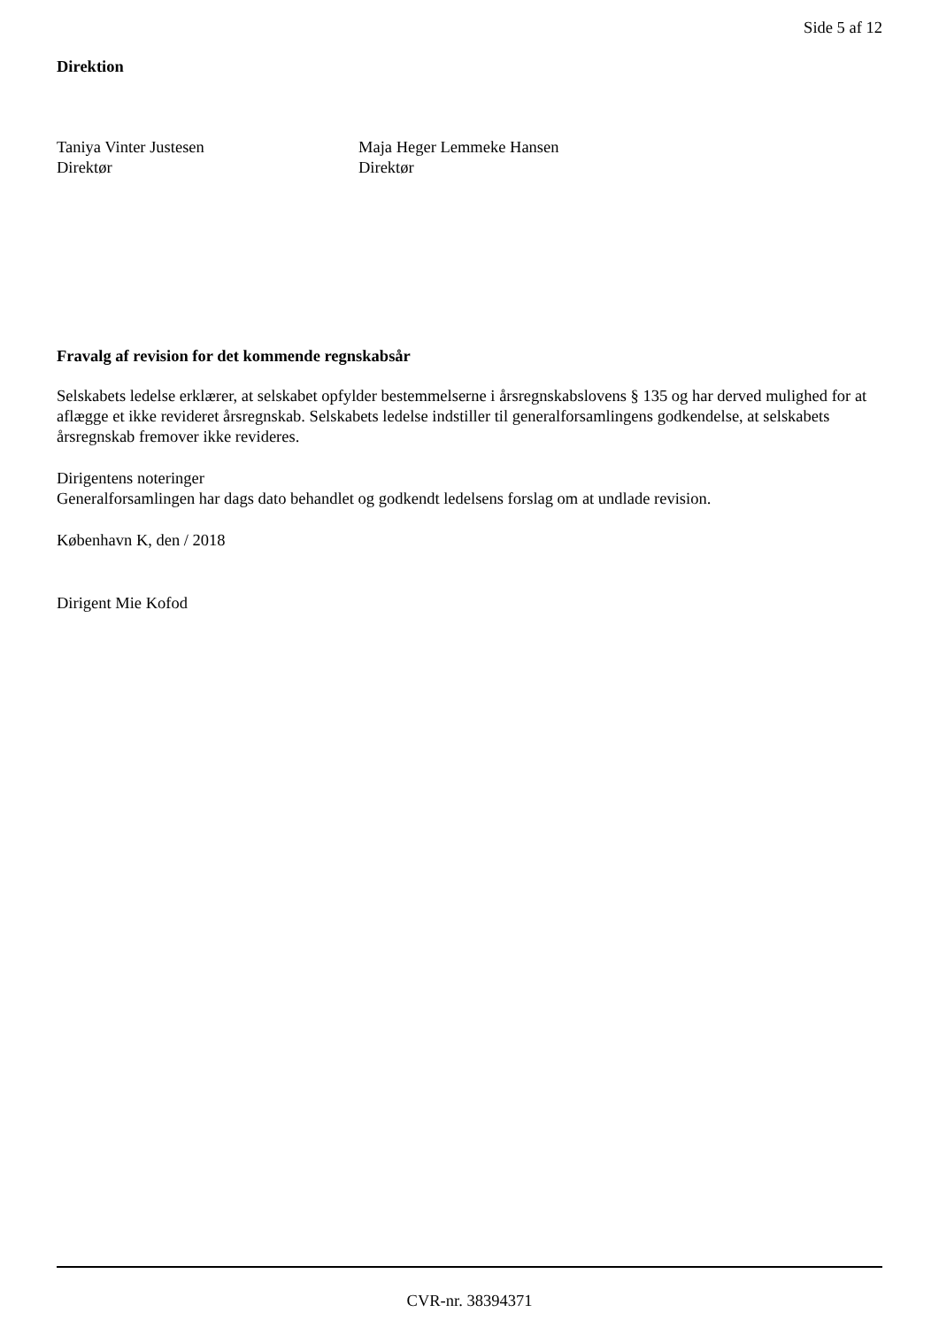Side 5 af 12
Direktion
Taniya Vinter Justesen
Direktør
Maja Heger Lemmeke Hansen
Direktør
Fravalg af revision for det kommende regnskabsår
Selskabets ledelse erklærer, at selskabet opfylder bestemmelserne i årsregnskabslovens § 135 og har derved mulighed for at aflægge et ikke revideret årsregnskab. Selskabets ledelse indstiller til generalforsamlingens godkendelse, at selskabets årsregnskab fremover ikke revideres.
Dirigentens noteringer
Generalforsamlingen har dags dato behandlet og godkendt ledelsens forslag om at undlade revision.
København K, den / 2018
Dirigent Mie Kofod
CVR-nr. 38394371